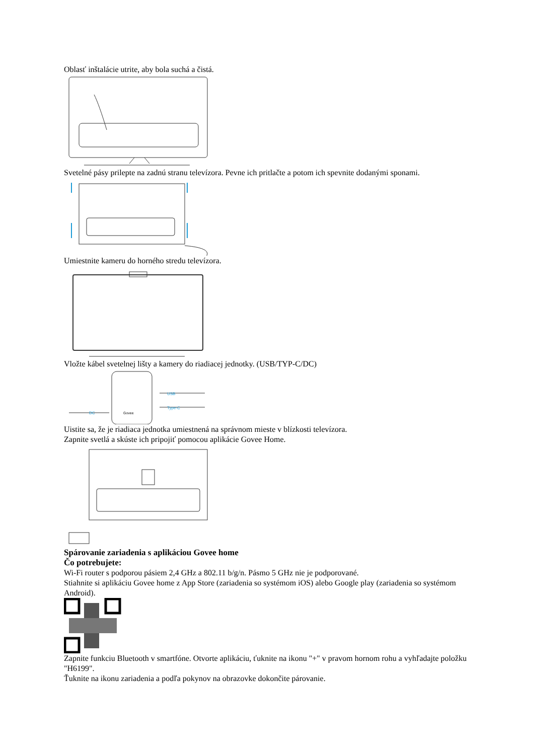Oblasť inštalácie utrite, aby bola suchá a čistá.
Svetelné pásy prilepte na zadnú stranu televízora. Pevne ich pritlačte a potom ich spevnite dodanými sponami.
Umiestnite kameru do horného stredu televízora.
Vložte kábel svetelnej lišty a kamery do riadiacej jednotky. (USB/TYP-C/DC)
USB
Type-C
DC
Govee
Uistite sa, že je riadiaca jednotka umiestnená na správnom mieste v blízkosti televízora.
Zapnite svetlá a skúste ich pripojiť pomocou aplikácie Govee Home.
Spárovanie zariadenia s aplikáciou Govee home
Čo potrebujete:
Wi-Fi router s podporou pásiem 2,4 GHz a 802.11 b/g/n. Pásmo 5 GHz nie je podporované.
Stiahnite si aplikáciu Govee home z App Store (zariadenia so systémom iOS) alebo Google play (zariadenia so systémom Android).
Zapnite funkciu Bluetooth v smartfóne. Otvorte aplikáciu, ťuknite na ikonu "+" v pravom hornom rohu a vyhľadajte položku "H6199".
Ťuknite na ikonu zariadenia a podľa pokynov na obrazovke dokončite párovanie.